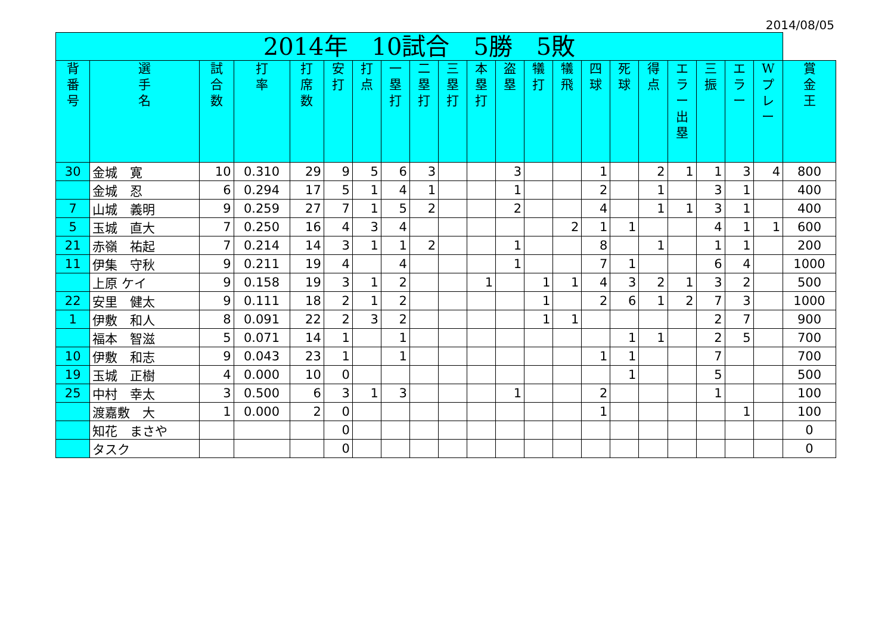2014/08/05
| 2014年 10試合 5勝 5敗 | | | | | | | | | | | | | | | | | | | | | |
| --- | --- | --- | --- | --- | --- | --- | --- | --- | --- | --- | --- | --- | --- | --- | --- | --- | --- | --- | --- | --- | --- |
| 背 番 号 | 選 手 名 | 試 合 数 | 打 率 | 打 席 数 | 安 打 | 打 点 | 一 塁 打 | 二 塁 打 | 三 塁 打 | 本 塁 打 | 盗 塁 | 犠 打 | 犠 飛 | 四 球 | 死 球 | 得 点 | エ ラ ー 出 塁 | 三 振 | エ ラ ー | W プ レ ー | 賞 金 王 |
| 30 | 金城 寛 | 10 | 0.310 | 29 | 9 | 5 | 6 | 3 | | | 3 | | | 1 | | 2 | 1 | 1 | 3 | 4 | 800 |
| | 金城 忍 | 6 | 0.294 | 17 | 5 | 1 | 4 | 1 | | | 1 | | | 2 | | 1 | | 3 | 1 | | 400 |
| 7 | 山城 義明 | 9 | 0.259 | 27 | 7 | 1 | 5 | 2 | | | 2 | | | 4 | | 1 | 1 | 3 | 1 | | 400 |
| 5 | 玉城 直大 | 7 | 0.250 | 16 | 4 | 3 | 4 | | | | | | 2 | 1 | 1 | | | 4 | 1 | 1 | 600 |
| 21 | 赤嶺 祐起 | 7 | 0.214 | 14 | 3 | 1 | 1 | 2 | | | 1 | | | 8 | | 1 | | 1 | 1 | | 200 |
| 11 | 伊集 守秋 | 9 | 0.211 | 19 | 4 | | 4 | | | | 1 | | | 7 | 1 | | | 6 | 4 | | 1000 |
| | 上原 ケイ | 9 | 0.158 | 19 | 3 | 1 | 2 | | | 1 | | 1 | 1 | 4 | 3 | 2 | 1 | 3 | 2 | | 500 |
| 22 | 安里 健太 | 9 | 0.111 | 18 | 2 | 1 | 2 | | | | | 1 | | 2 | 6 | 1 | 2 | 7 | 3 | | 1000 |
| 1 | 伊敷 和人 | 8 | 0.091 | 22 | 2 | 3 | 2 | | | | | 1 | 1 | | | | | 2 | 7 | | 900 |
| | 福本 智滋 | 5 | 0.071 | 14 | 1 | | 1 | | | | | | | | 1 | 1 | | 2 | 5 | | 700 |
| 10 | 伊敷 和志 | 9 | 0.043 | 23 | 1 | | 1 | | | | | | | 1 | 1 | | | 7 | | | 700 |
| 19 | 玉城 正樹 | 4 | 0.000 | 10 | 0 | | | | | | | | | | 1 | | | 5 | | | 500 |
| 25 | 中村 幸太 | 3 | 0.500 | 6 | 3 | 1 | 3 | | | | 1 | | | 2 | | | | 1 | | | 100 |
| | 渡嘉敷 大 | 1 | 0.000 | 2 | 0 | | | | | | | | | 1 | | | | | 1 | | 100 |
| | 知花 まさや | | | | 0 | | | | | | | | | | | | | | | | 0 |
| | タスク | | | | 0 | | | | | | | | | | | | | | | | 0 |